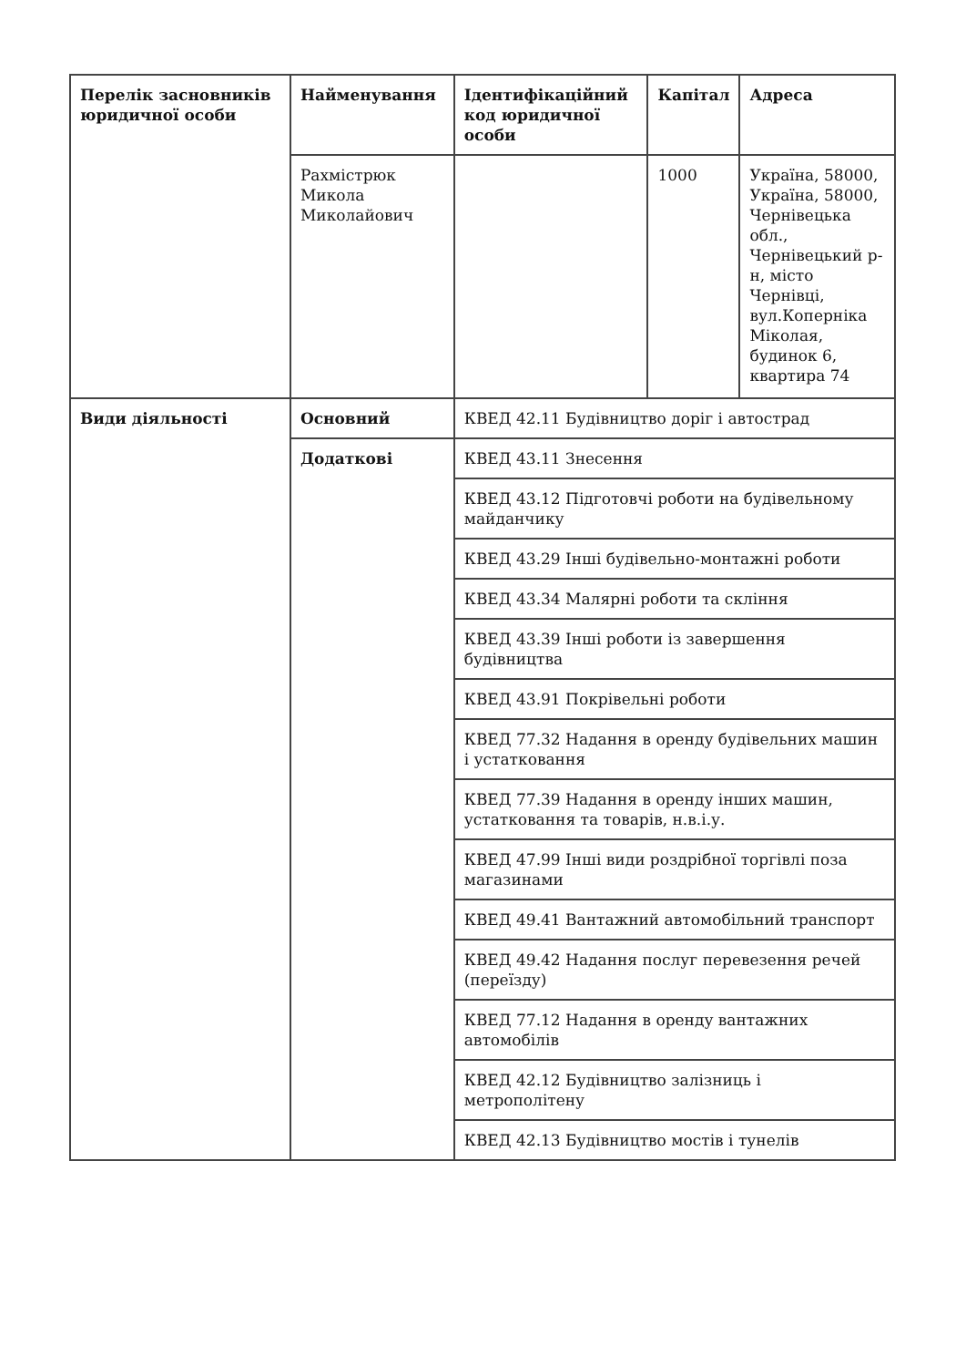| Перелік засновників юридичної особи | Найменування | Ідентифікаційний код юридичної особи | Капітал | Адреса |
| --- | --- | --- | --- | --- |
| | Рахмістрюк Микола Миколайович | | 1000 | Україна, 58000, Україна, 58000, Чернівецька обл., Чернівецький р-н, місто Чернівці, вул.Коперніка Міколая, будинок 6, квартира 74 |
| Види діяльності | Основний | КВЕД 42.11 Будівництво доріг і автострад | | |
| | Додаткові | КВЕД 43.11 Знесення | | |
| | | КВЕД 43.12 Підготовчі роботи на будівельному майданчику | | |
| | | КВЕД 43.29 Інші будівельно-монтажні роботи | | |
| | | КВЕД 43.34 Малярні роботи та скління | | |
| | | КВЕД 43.39 Інші роботи із завершення будівництва | | |
| | | КВЕД 43.91 Покрівельні роботи | | |
| | | КВЕД 77.32 Надання в оренду будівельних машин і устатковання | | |
| | | КВЕД 77.39 Надання в оренду інших машин, устатковання та товарів, н.в.і.у. | | |
| | | КВЕД 47.99 Інші види роздрібної торгівлі поза магазинами | | |
| | | КВЕД 49.41 Вантажний автомобільний транспорт | | |
| | | КВЕД 49.42 Надання послуг перевезення речей (переїзду) | | |
| | | КВЕД 77.12 Надання в оренду вантажних автомобілів | | |
| | | КВЕД 42.12 Будівництво залізниць і метрополітену | | |
| | | КВЕД 42.13 Будівництво мостів і тунелів | | |